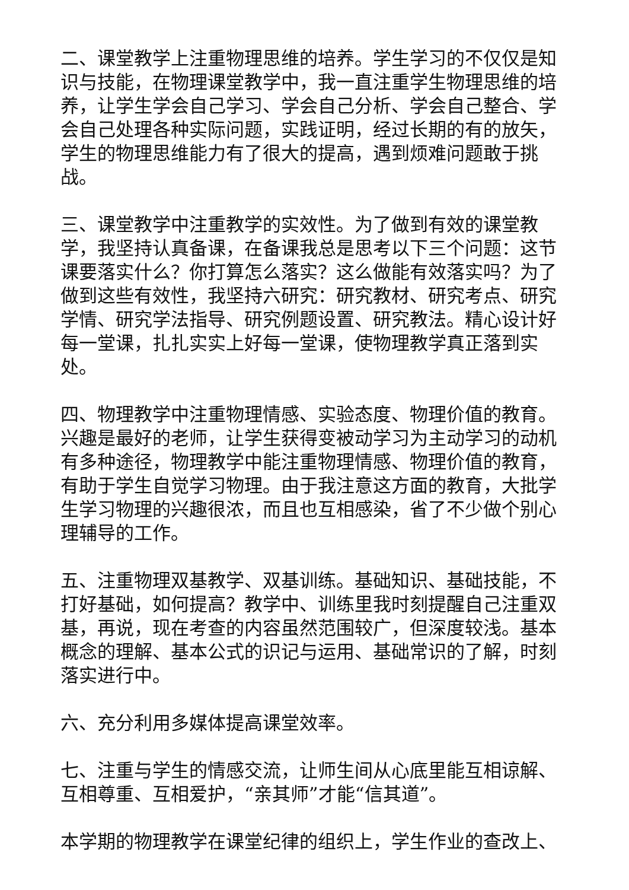二、课堂教学上注重物理思维的培养。学生学习的不仅仅是知识与技能，在物理课堂教学中，我一直注重学生物理思维的培养，让学生学会自己学习、学会自己分析、学会自己整合、学会自己处理各种实际问题，实践证明，经过长期的有的放矢，学生的物理思维能力有了很大的提高，遇到烦难问题敢于挑战。
三、课堂教学中注重教学的实效性。为了做到有效的课堂教学，我坚持认真备课，在备课我总是思考以下三个问题：这节课要落实什么？你打算怎么落实？这么做能有效落实吗？为了做到这些有效性，我坚持六研究：研究教材、研究考点、研究学情、研究学法指导、研究例题设置、研究教法。精心设计好每一堂课，扎扎实实上好每一堂课，使物理教学真正落到实处。
四、物理教学中注重物理情感、实验态度、物理价值的教育。兴趣是最好的老师，让学生获得变被动学习为主动学习的动机有多种途径，物理教学中能注重物理情感、物理价值的教育，有助于学生自觉学习物理。由于我注意这方面的教育，大批学生学习物理的兴趣很浓，而且也互相感染，省了不少做个别心理辅导的工作。
五、注重物理双基教学、双基训练。基础知识、基础技能，不打好基础，如何提高？教学中、训练里我时刻提醒自己注重双基，再说，现在考查的内容虽然范围较广，但深度较浅。基本概念的理解、基本公式的识记与运用、基础常识的了解，时刻落实进行中。
六、充分利用多媒体提高课堂效率。
七、注重与学生的情感交流，让师生间从心底里能互相谅解、互相尊重、互相爱护，“亲其师”才能“信其道”。
本学期的物理教学在课堂纪律的组织上，学生作业的查改上、